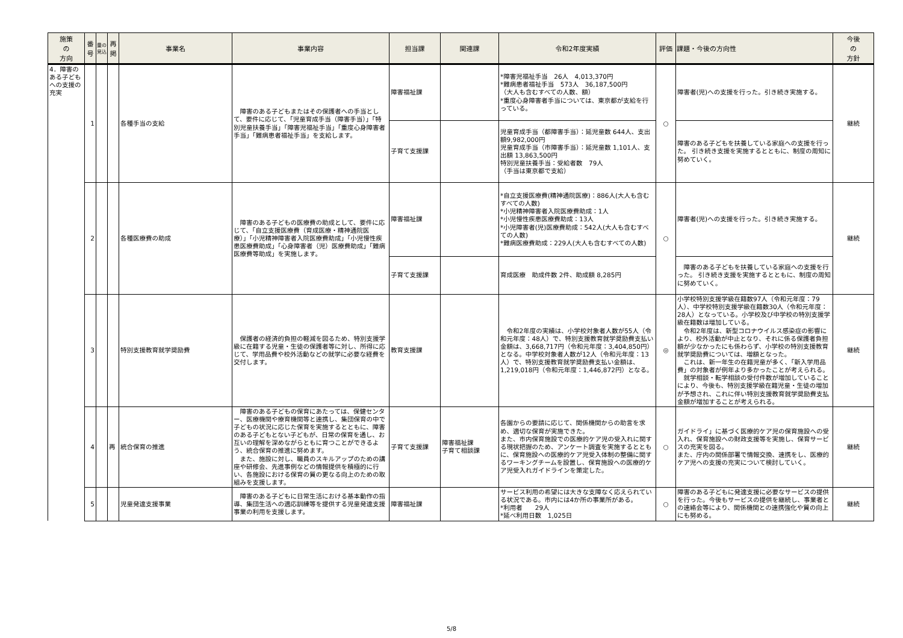| 施策 の 方向 | 番号 | 量の見込 | 再掲 | 事業名 | 事業内容 | 担当課 | 関連課 | 令和2年度実績 | 評価 | 課題・今後の方向性 | 今後 の 方針 |
| --- | --- | --- | --- | --- | --- | --- | --- | --- | --- | --- | --- |
| 4．障害のある子どもへの支援の充実 | 1 | | | 各種手当の支給 | 障害のある子どもまたはその保護者への手当として、要件に応じて、「児童育成手当（障害手当）」「特別児童扶養手当」「障害児福祉手当」「重度心身障害者手当」「難病患者福祉手当」を支給します。 | 障害福祉課 | | *障害児福祉手当 26人 4,013,370円 *難病患者福祉手当 573人 36,187,500円 （大人も含むすべての人数、額） *重度心身障害者手当については、東京都が支給を行っている。 | ○ | 障害者(児)への支援を行った。引き続き実施する。 | 継続 |
| | | | | | | 子育て支援課 | | 児童育成手当（都障害手当）：延児童数 644人、支出額9,982,000円 児童育成手当（市障害手当）：延児童数 1,101人、支出額 13,863,500円 特別児童扶養手当：受給者数 79人 （手当は東京都で支給） | | 障害のある子どもを扶養している家庭への支援を行った。 引き続き支援を実施するとともに、制度の周知に努めていく。 | |
| | 2 | | | 各種医療費の助成 | 障害のある子どもの医療費の助成として、要件に応じて、「自立支援医療費（育成医療・精神通院医療）」「小児精神障害者入院医療費助成」「小児慢性疾患医療費助成」「心身障害者（児）医療費助成」「難病医療費等助成」を実施します。 | 障害福祉課 | | *自立支援医療費(精神通院医療)：886人(大人も含むすべての人数) *小児精神障害者入院医療費助成：1人 *小児慢性疾患医療費助成：13人 *小児障害者(児)医療費助成：542人(大人も含むすべての人数) *難病医療費助成：229人(大人も含むすべての人数) | ○ | 障害者(児)への支援を行った。引き続き実施する。 | 継続 |
| | | | | | | 子育て支援課 | | 育成医療 助成件数 2件、助成額 8,285円 | | 障害のある子どもを扶養している家庭への支援を行った。 引き続き支援を実施するとともに、制度の周知に努めていく。 | |
| | 3 | | | 特別支援教育就学奨励費 | 保護者の経済的負担の軽減を図るため、特別支援学級に在籍する児童・生徒の保護者等に対し、所得に応じて、学用品費や校外活動などの就学に必要な経費を交付します。 | 教育支援課 | | 令和2年度の実績は、小学校対象者人数が55人（令和元年度：48人）で、特別支援教育就学奨励費支払い金額は、3,668,717円（令和元年度：3,404,850円）となる。中学校対象者人数が12人（令和元年度：13人）で、特別支援教育就学奨励費支払い金額は、1,219,018円（令和元年度：1,446,872円）となる。 | ◎ | 小学校特別支援学級在籍数97人（令和元年度：79人）、中学校特別支援学級在籍数30人（令和元年度：28人）となっている。小学校及び中学校の特別支援学級在籍数は増加している。 令和2年度は、新型コロナウイルス感染症の影響により、校外活動が中止となり、それに係る保護者負担額が少なかったにも係わらず、小学校の特別支援教育就学奨励費については、増額となった。 これは、新一年生の在籍児童が多く、「新入学用品費」の対象者が例年より多かったことが考えられる。 就学相談・転学相談の受付件数が増加していることにより、今後も、特別支援学級在籍児童・生徒の増加が予想され、これに伴い特別支援教育就学奨励費支払金額が増加することが考えられる。 | 継続 |
| | 4 | | 再 | 統合保育の推進 | 障害のある子どもの保育にあたっては、保健センター、医療機関や療育機関等と連携し、集団保育の中で子どもの状況に応じた保育を実施するとともに、障害のある子どもとない子どもが、日常の保育を通し、お互いの理解を深めながらともに育つことができるよう、統合保育の推進に努めます。 また、施設に対し、職員のスキルアップのための講座や研修会、先進事例などの情報提供を積極的に行い、各施設における保育の質の更なる向上のための取組みを支援します。 | 子育て支援課 | 障害福祉課 子育て相談課 | 各園からの要請に応じて、関係機関からの助言を求め、適切な保育が実施できた。 また、市内保育施設での医療的ケア児の受入れに関する現状把握のため、アンケート調査を実施するとともに、保育施設への医療的ケア児受入体制の整備に関するワーキングチームを設置し、保育施設への医療的ケア児受入れガイドラインを策定した。 | ○ | ガイドライ」に基づく医療的ケア児の保育施設への受入れ、保育施設への財政支援等を実施し、保育サービスの充実を図る。 また、庁内の関係部署で情報交換、連携をし、医療的ケア児への支援の充実について検討していく。 | 継続 |
| | 5 | | | 児童発達支援事業 | 障害のある子どもに日常生活における基本動作の指導、集団生活への適応訓練等を提供する児童発達支援事業の利用を支援します。 | 障害福祉課 | | サービス利用の希望には大きな支障なく応えられている状況である。市内には4か所の事業所がある。 *利用者 29人 *延べ利用日数 1,025日 | ○ | 障害のある子どもに発達支援に必要なサービスの提供を行った。今後もサービスの提供を継続し、事業者との連絡会等により、関係機関との連携強化や質の向上にも努める。 | 継続 |
5/8